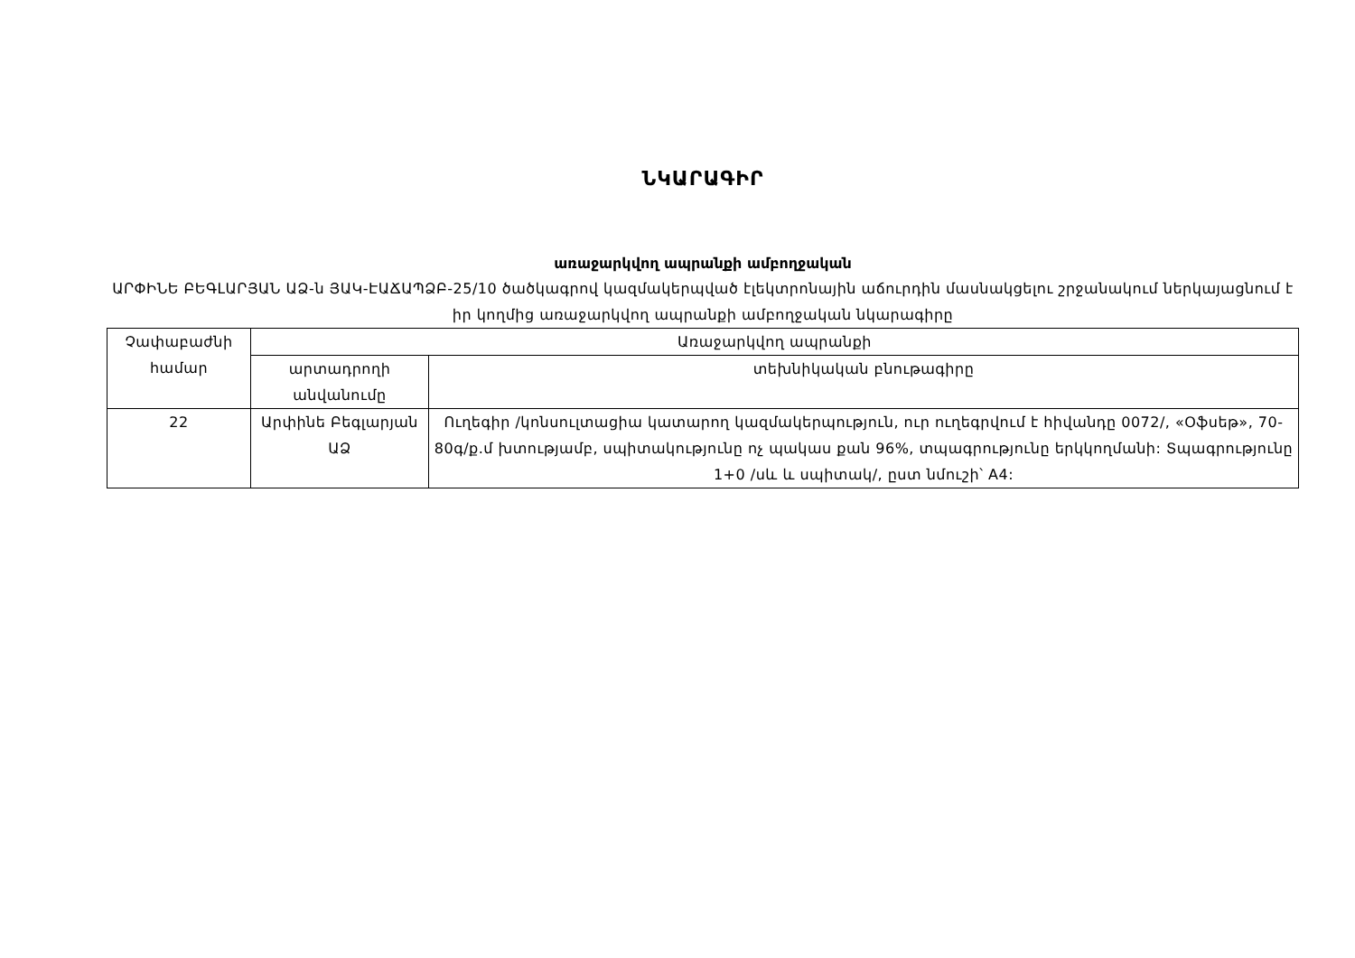ՆԿԱՐԱԳԻՐ
առաջարկվող ապրանքի ամբողջական
ԱՐՓԻՆԵ ԲԵԳԼԱՐՅԱՆ ԱՁ-ն ՅԱԿ-ԷԱՃԱՊՁԲ-25/10 ծածկագրով կազմակերպված էլեկտրոնային աճուրդին մասնակցելու շրջանակում ներկայացնում է իր կողմից առաջարկվող ապրանքի ամբողջական նկարագիրը
| Չափաբաժնի համար | Առաջարկվող ապրանքի | |
| | արտադրողի անվանումը | տեխնիկական բնութագիրը |
| 22 | Արփինե Բեգլարյան ԱՁ | Ուղեգիր /կոնսուլտացիա կատարող կազմակերպություն, ուր ուղեգրվում է հիվանդը 0072/, «Օֆսեթ», 70-80գ/ք.մ խտությամբ, սպիտակությունը ոչ պակաս քան 96%, տպագրությունը երկկողմանի: Տպագրությունը 1+0 /սև և սպիտակ/, ըստ նմուշի՝ A4: |